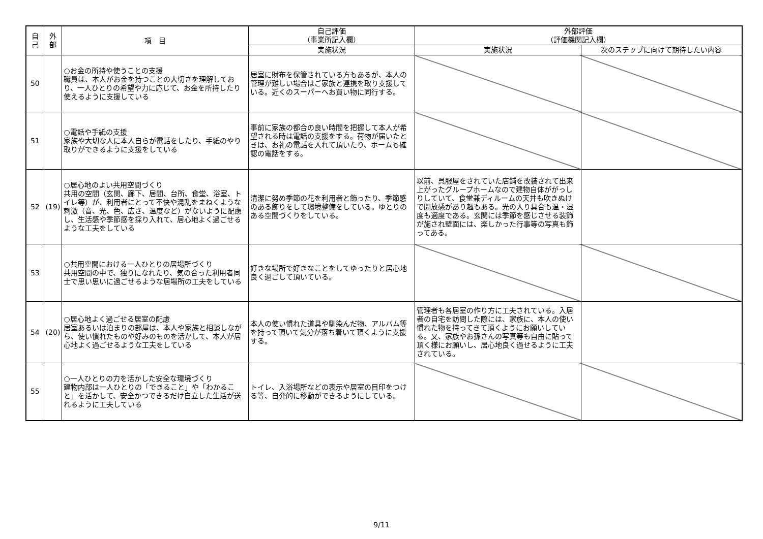| 自 己 | 外 部 | 項 目 | 自己評価 （事業所記入欄） | 外部評価 （評価機関記入欄） | |
| --- | --- | --- | --- | --- | --- |
| | | | 実施状況 | 実施状況 | 次のステップに向けて期待したい内容 |
| 50 | | ○お金の所持や使うことの支援 職員は、本人がお金を持つことの大切さを理解しており、一人ひとりの希望や力に応じて、お金を所持したり使えるように支援している | 居室に財布を保管されている方もあるが、本人の管理が難しい場合はご家族と連携を取り支援している。近くのスーパーへお買い物に同行する。 | | |
| 51 | | ○電話や手紙の支援 家族や大切な人に本人自らが電話をしたり、手紙のやり取りができるように支援をしている | 事前に家族の都合の良い時間を把握して本人が希望される時は電話の支援をする。荷物が届いたときは、お礼の電話を入れて頂いたり、ホームも確認の電話をする。 | | |
| 52 | (19) | ○居心地のよい共用空間づくり 共用の空間（玄関、廊下、居間、台所、食堂、浴室、トイレ等）が、利用者にとって不快や混乱をまねくような刺激（音、光、色、広さ、温度など）がないように配慮し、生活感や季節感を採り入れて、居心地よく過ごせるような工夫をしている | 清潔に努め季節の花を利用者と飾ったり、季節感のある飾りをして環境整備をしている。ゆとりのある空間づくりをしている。 | 以前、呉服屋をされていた店舗を改装されて出来上がったグループホームなので建物自体ががっしりしていて、食堂兼ディルームの天井も吹きぬけで開放感があり趣もある。光の入り具合も温・湿度も適度である。玄関には季節を感じさせる装飾が施され壁面には、楽しかった行事等の写真も飾ってある。 | |
| 53 | | ○共用空間における一人ひとりの居場所づくり 共用空間の中で、独りになれたり、気の合った利用者同士で思い思いに過ごせるような居場所の工夫をしている | 好きな場所で好きなことをしてゆったりと居心地良く過ごして頂いている。 | | |
| 54 | (20) | ○居心地よく過ごせる居室の配慮 居室あるいは泊まりの部屋は、本人や家族と相談しながら、使い慣れたものや好みのものを活かして、本人が居心地よく過ごせるような工夫をしている | 本人の使い慣れた道具や馴染んだ物、アルバム等を持って頂いて気分が落ち着いて頂くように支援する。 | 管理者も各居室の作り方に工夫されている。入居者の自宅を訪問した際には、家族に、本人の使い慣れた物を持ってきて頂くようにお願いしている。又、家族やお孫さんの写真等も自由に貼って頂く様にお願いし、居心地良く過せるように工夫されている。 | |
| 55 | | ○一人ひとりの力を活かした安全な環境づくり 建物内部は一人ひとりの「できること」や「わかること」を活かして、安全かつできるだけ自立した生活が送れるように工夫している | トイレ、入浴場所などの表示や居室の目印をつける等、自発的に移動ができるようにしている。 | | |
9/11